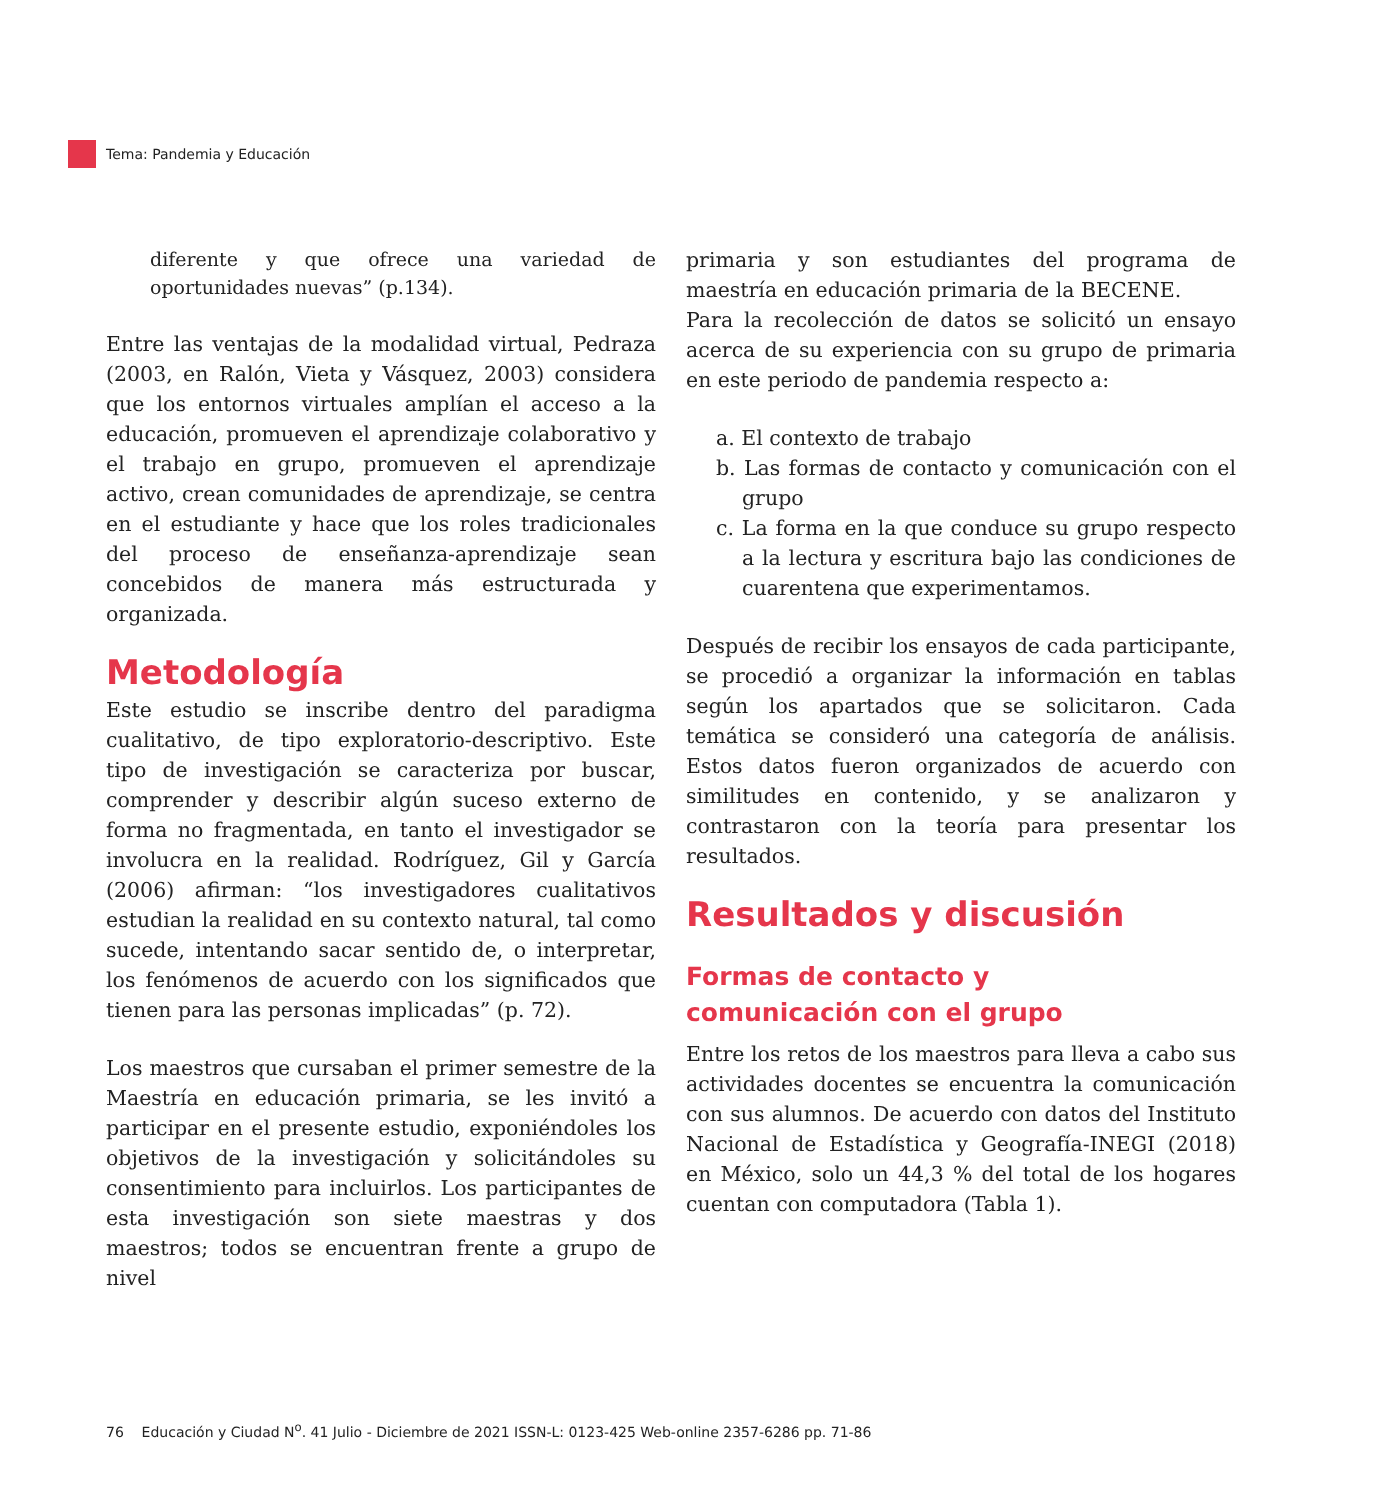Tema: Pandemia y Educación
diferente y que ofrece una variedad de oportunidades nuevas” (p.134).
Entre las ventajas de la modalidad virtual, Pedraza (2003, en Ralón, Vieta y Vásquez, 2003) considera que los entornos virtuales amplían el acceso a la educación, promueven el aprendizaje colaborativo y el trabajo en grupo, promueven el aprendizaje activo, crean comunidades de aprendizaje, se centra en el estudiante y hace que los roles tradicionales del proceso de enseñanza-aprendizaje sean concebidos de manera más estructurada y organizada.
Metodología
Este estudio se inscribe dentro del paradigma cualitativo, de tipo exploratorio-descriptivo. Este tipo de investigación se caracteriza por buscar, comprender y describir algún suceso externo de forma no fragmentada, en tanto el investigador se involucra en la realidad. Rodríguez, Gil y García (2006) afirman: “los investigadores cualitativos estudian la realidad en su contexto natural, tal como sucede, intentando sacar sentido de, o interpretar, los fenómenos de acuerdo con los significados que tienen para las personas implicadas” (p. 72).
Los maestros que cursaban el primer semestre de la Maestría en educación primaria, se les invitó a participar en el presente estudio, exponiéndoles los objetivos de la investigación y solicitándoles su consentimiento para incluirlos. Los participantes de esta investigación son siete maestras y dos maestros; todos se encuentran frente a grupo de nivel
primaria y son estudiantes del programa de maestría en educación primaria de la BECENE.
Para la recolección de datos se solicitó un ensayo acerca de su experiencia con su grupo de primaria en este periodo de pandemia respecto a:
a. El contexto de trabajo
b. Las formas de contacto y comunicación con el grupo
c. La forma en la que conduce su grupo respecto a la lectura y escritura bajo las condiciones de cuarentena que experimentamos.
Después de recibir los ensayos de cada participante, se procedió a organizar la información en tablas según los apartados que se solicitaron. Cada temática se consideró una categoría de análisis. Estos datos fueron organizados de acuerdo con similitudes en contenido, y se analizaron y contrastaron con la teoría para presentar los resultados.
Resultados y discusión
Formas de contacto y
comunicación con el grupo
Entre los retos de los maestros para lleva a cabo sus actividades docentes se encuentra la comunicación con sus alumnos. De acuerdo con datos del Instituto Nacional de Estadística y Geografía-INEGI (2018) en México, solo un 44,3 % del total de los hogares cuentan con computadora (Tabla 1).
76 Educación y Ciudad N<sup>o</sup>. 41 Julio - Diciembre de 2021 ISSN-L: 0123-425 Web-online 2357-6286 pp. 71-86